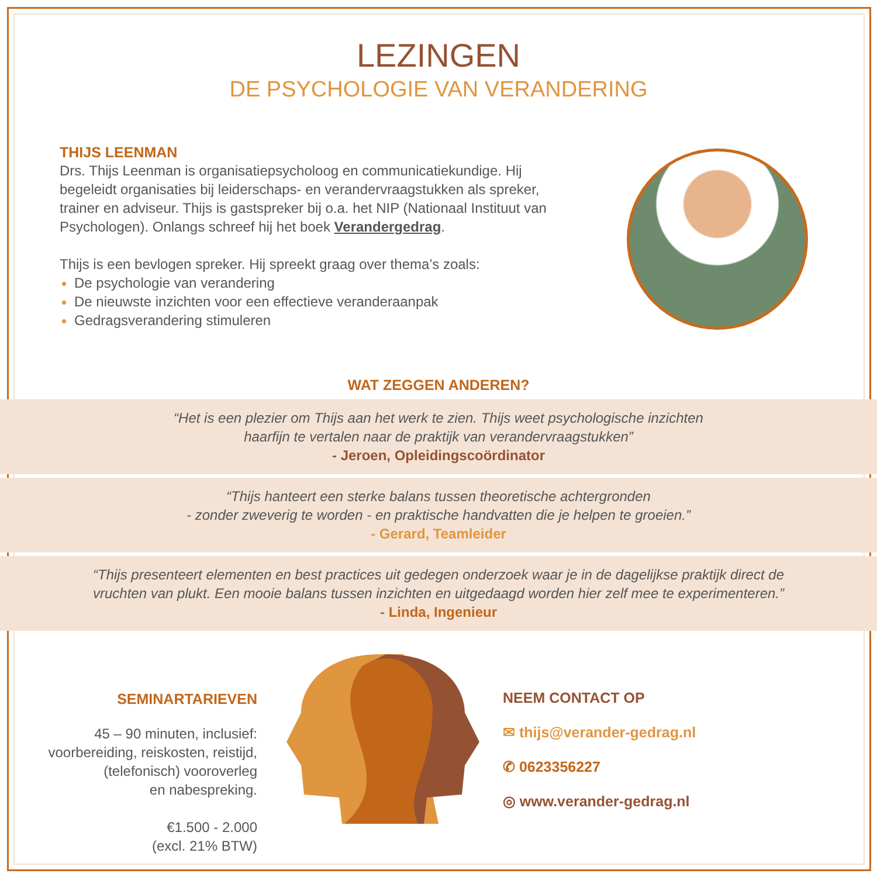LEZINGEN
DE PSYCHOLOGIE VAN VERANDERING
THIJS LEENMAN
Drs. Thijs Leenman is organisatiepsycholoog en communicatiekundige. Hij begeleidt organisaties bij leiderschaps- en verandervraagstukken als spreker, trainer en adviseur. Thijs is gastspreker bij o.a. het NIP (Nationaal Instituut van Psychologen). Onlangs schreef hij het boek Verandergedrag.
Thijs is een bevlogen spreker. Hij spreekt graag over thema’s zoals:
De psychologie van verandering
De nieuwste inzichten voor een effectieve veranderaanpak
Gedragsverandering stimuleren
WAT ZEGGEN ANDEREN?
“Het is een plezier om Thijs aan het werk te zien. Thijs weet psychologische inzichten
haarfijn te vertalen naar de praktijk van verandervraagstukken”
- Jeroen, Opleidingscoördinator
“Thijs hanteert een sterke balans tussen theoretische achtergronden
- zonder zweverig te worden - en praktische handvatten die je helpen te groeien.”
- Gerard, Teamleider
“Thijs presenteert elementen en best practices uit gedegen onderzoek waar je in de dagelijkse praktijk direct de
vruchten van plukt. Een mooie balans tussen inzichten en uitgedaagd worden hier zelf mee te experimenteren.”
- Linda, Ingenieur
SEMINARTARIEVEN
45 – 90 minuten, inclusief:
voorbereiding, reiskosten, reistijd,
(telefonisch) vooroverleg
en nabespreking.
€1.500 - 2.000
(excl. 21% BTW)
NEEM CONTACT OP
✉ thijs@verander-gedrag.nl
✆ 0623356227
◎ www.verander-gedrag.nl